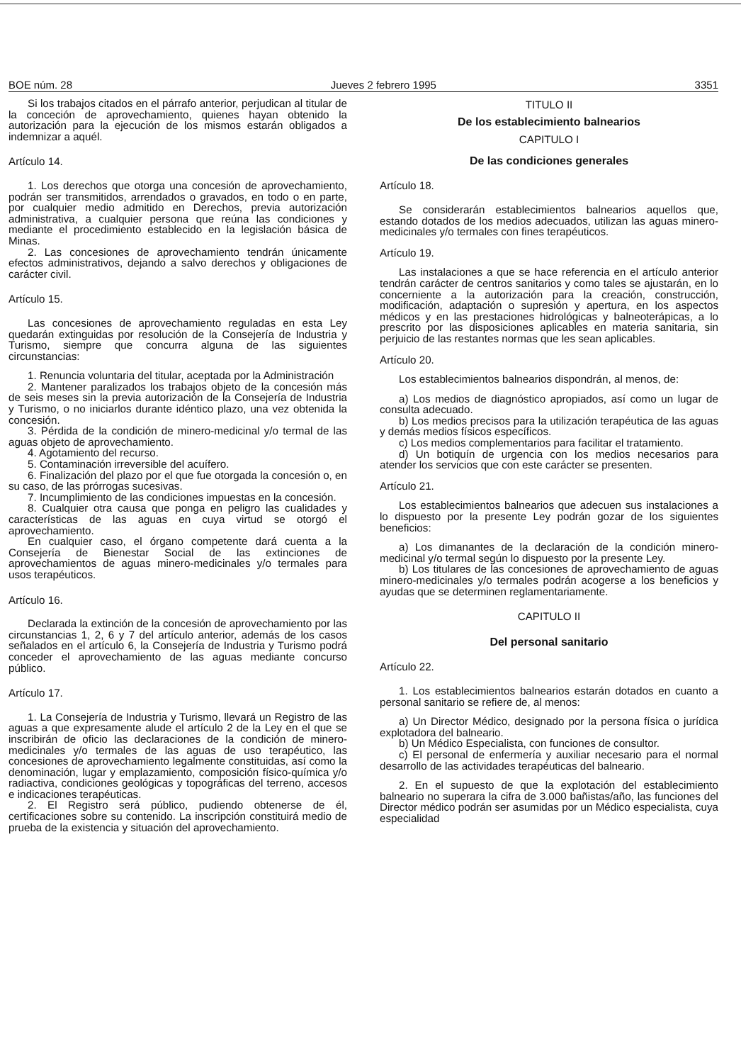BOE núm. 28 Jueves 2 febrero 1995 3351
Si los trabajos citados en el párrafo anterior, perjudican al titular de la conceción de aprovechamiento, quienes hayan obtenido la autorización para la ejecución de los mismos estarán obligados a indemnizar a aquél.
Artículo 14.
1. Los derechos que otorga una concesión de aprovechamiento, podrán ser transmitidos, arrendados o gravados, en todo o en parte, por cualquier medio admitido en Derechos, previa autorización administrativa, a cualquier persona que reúna las condiciones y mediante el procedimiento establecido en la legislación básica de Minas.
2. Las concesiones de aprovechamiento tendrán únicamente efectos administrativos, dejando a salvo derechos y obligaciones de carácter civil.
Artículo 15.
Las concesiones de aprovechamiento reguladas en esta Ley quedarán extinguidas por resolución de la Consejería de Industria y Turismo, siempre que concurra alguna de las siguientes circunstancias:
1. Renuncia voluntaria del titular, aceptada por la Administración
2. Mantener paralizados los trabajos objeto de la concesión más de seis meses sin la previa autorización de la Consejería de Industria y Turismo, o no iniciarlos durante idéntico plazo, una vez obtenida la concesión.
3. Pérdida de la condición de minero-medicinal y/o termal de las aguas objeto de aprovechamiento.
4. Agotamiento del recurso.
5. Contaminación irreversible del acuífero.
6. Finalización del plazo por el que fue otorgada la concesión o, en su caso, de las prórrogas sucesivas.
7. Incumplimiento de las condiciones impuestas en la concesión.
8. Cualquier otra causa que ponga en peligro las cualidades y características de las aguas en cuya virtud se otorgó el aprovechamiento.
En cualquier caso, el órgano competente dará cuenta a la Consejería de Bienestar Social de las extinciones de aprovechamientos de aguas minero-medicinales y/o termales para usos terapéuticos.
Artículo 16.
Declarada la extinción de la concesión de aprovechamiento por las circunstancias 1, 2, 6 y 7 del artículo anterior, además de los casos señalados en el artículo 6, la Consejería de Industria y Turismo podrá conceder el aprovechamiento de las aguas mediante concurso público.
Artículo 17.
1. La Consejería de Industria y Turismo, llevará un Registro de las aguas a que expresamente alude el artículo 2 de la Ley en el que se inscribirán de oficio las declaraciones de la condición de minero-medicinales y/o termales de las aguas de uso terapéutico, las concesiones de aprovechamiento legalmente constituidas, así como la denominación, lugar y emplazamiento, composición físico-química y/o radiactiva, condiciones geológicas y topográficas del terreno, accesos e indicaciones terapéuticas.
2. El Registro será público, pudiendo obtenerse de él, certificaciones sobre su contenido. La inscripción constituirá medio de prueba de la existencia y situación del aprovechamiento.
TITULO II
De los establecimiento balnearios
CAPITULO I
De las condiciones generales
Artículo 18.
Se considerarán establecimientos balnearios aquellos que, estando dotados de los medios adecuados, utilizan las aguas minero-medicinales y/o termales con fines terapéuticos.
Artículo 19.
Las instalaciones a que se hace referencia en el artículo anterior tendrán carácter de centros sanitarios y como tales se ajustarán, en lo concerniente a la autorización para la creación, construcción, modificación, adaptación o supresión y apertura, en los aspectos médicos y en las prestaciones hidrológicas y balneoterápicas, a lo prescrito por las disposiciones aplicables en materia sanitaria, sin perjuicio de las restantes normas que les sean aplicables.
Artículo 20.
Los establecimientos balnearios dispondrán, al menos, de:
a) Los medios de diagnóstico apropiados, así como un lugar de consulta adecuado.
b) Los medios precisos para la utilización terapéutica de las aguas y demás medios físicos específicos.
c) Los medios complementarios para facilitar el tratamiento.
d) Un botiquín de urgencia con los medios necesarios para atender los servicios que con este carácter se presenten.
Artículo 21.
Los establecimientos balnearios que adecuen sus instalaciones a lo dispuesto por la presente Ley podrán gozar de los siguientes beneficios:
a) Los dimanantes de la declaración de la condición minero-medicinal y/o termal según lo dispuesto por la presente Ley.
b) Los titulares de las concesiones de aprovechamiento de aguas minero-medicinales y/o termales podrán acogerse a los beneficios y ayudas que se determinen reglamentariamente.
CAPITULO II
Del personal sanitario
Artículo 22.
1. Los establecimientos balnearios estarán dotados en cuanto a personal sanitario se refiere de, al menos:
a) Un Director Médico, designado por la persona física o jurídica explotadora del balneario.
b) Un Médico Especialista, con funciones de consultor.
c) El personal de enfermería y auxiliar necesario para el normal desarrollo de las actividades terapéuticas del balneario.
2. En el supuesto de que la explotación del establecimiento balneario no superara la cifra de 3.000 bañistas/año, las funciones del Director médico podrán ser asumidas por un Médico especialista, cuya especialidad